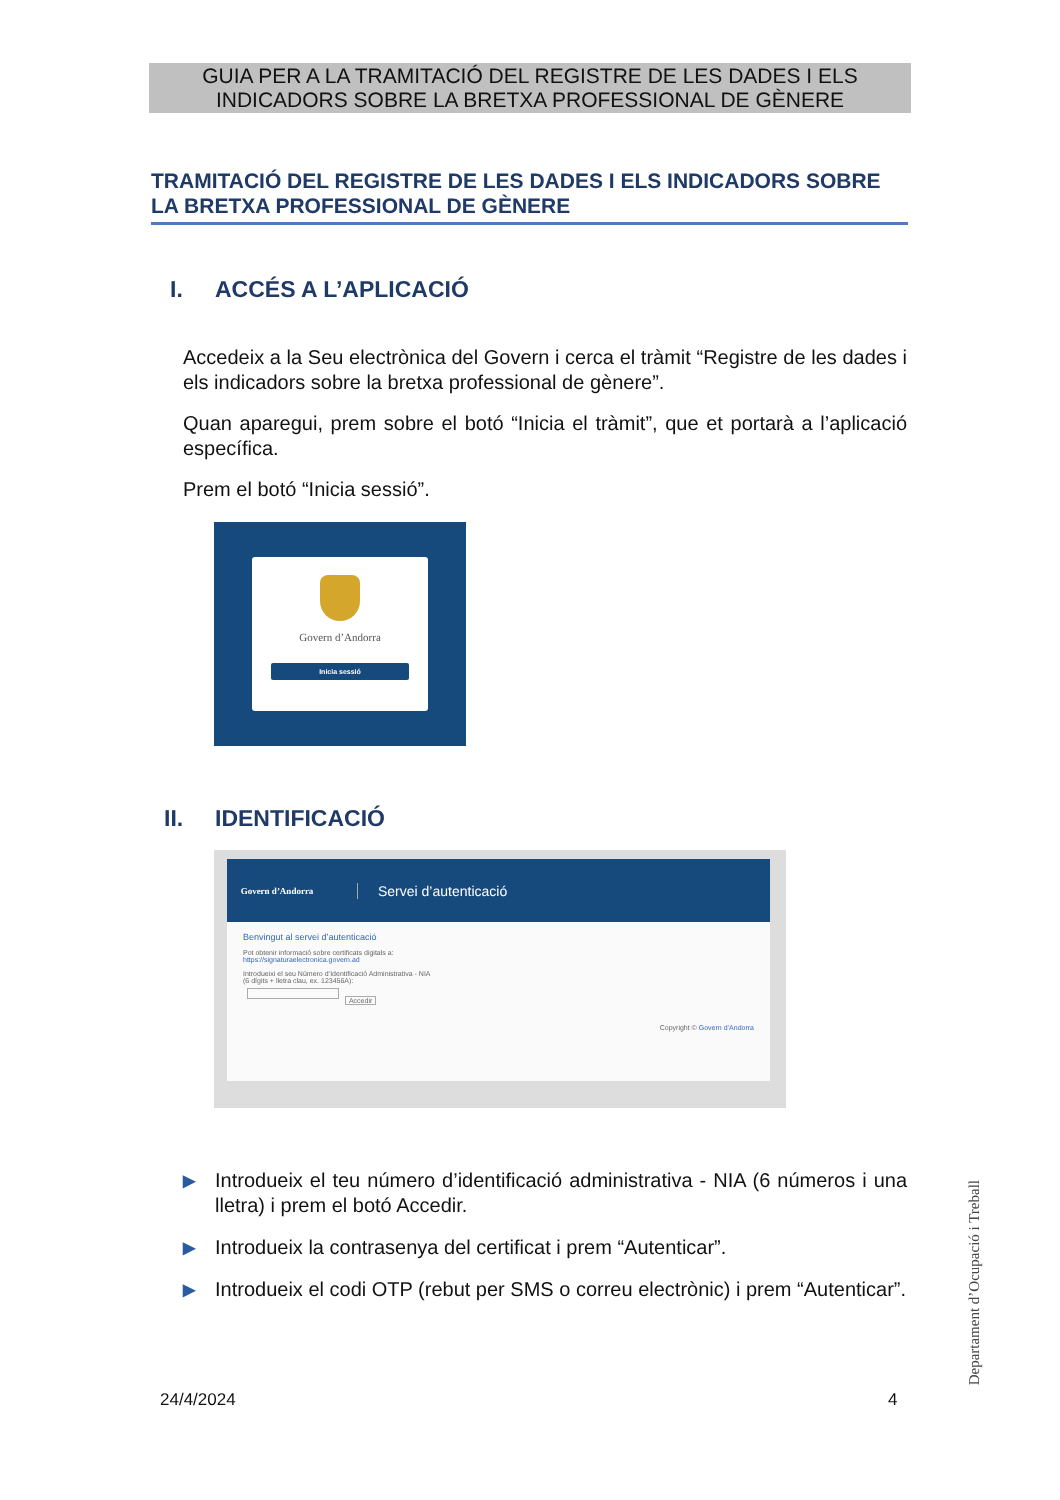GUIA PER A LA TRAMITACIÓ DEL REGISTRE DE LES DADES I ELS
INDICADORS SOBRE LA BRETXA PROFESSIONAL DE GÈNERE
TRAMITACIÓ DEL REGISTRE DE LES DADES I ELS INDICADORS SOBRE LA BRETXA PROFESSIONAL DE GÈNERE
I. ACCÉS A L’APLICACIÓ
Accedeix a la Seu electrònica del Govern i cerca el tràmit “Registre de les dades i els indicadors sobre la bretxa professional de gènere”.
Quan aparegui, prem sobre el botó “Inicia el tràmit”, que et portarà a l’aplicació específica.
Prem el botó “Inicia sessió”.
Govern d’Andorra
Inicia sessió
II. IDENTIFICACIÓ
Govern d’Andorra
Servei d’autenticació
Benvingut al servei d’autenticació
Pot obtenir informació sobre certificats digitals a:
https://signaturaelectronica.govern.ad
Introdueixi el seu Número d’Identificació Administrativa - NIA
(6 dígits + lletra clau, ex. 123456A):
Accedir
Copyright © Govern d’Andorra
▶
Introdueix el teu número d’identificació administrativa - NIA (6 números i una lletra) i prem el botó Accedir.
▶
Introdueix la contrasenya del certificat i prem “Autenticar”.
▶
Introdueix el codi OTP (rebut per SMS o correu electrònic) i prem “Autenticar”.
24/4/2024 4
Departament d’Ocupació i Treball